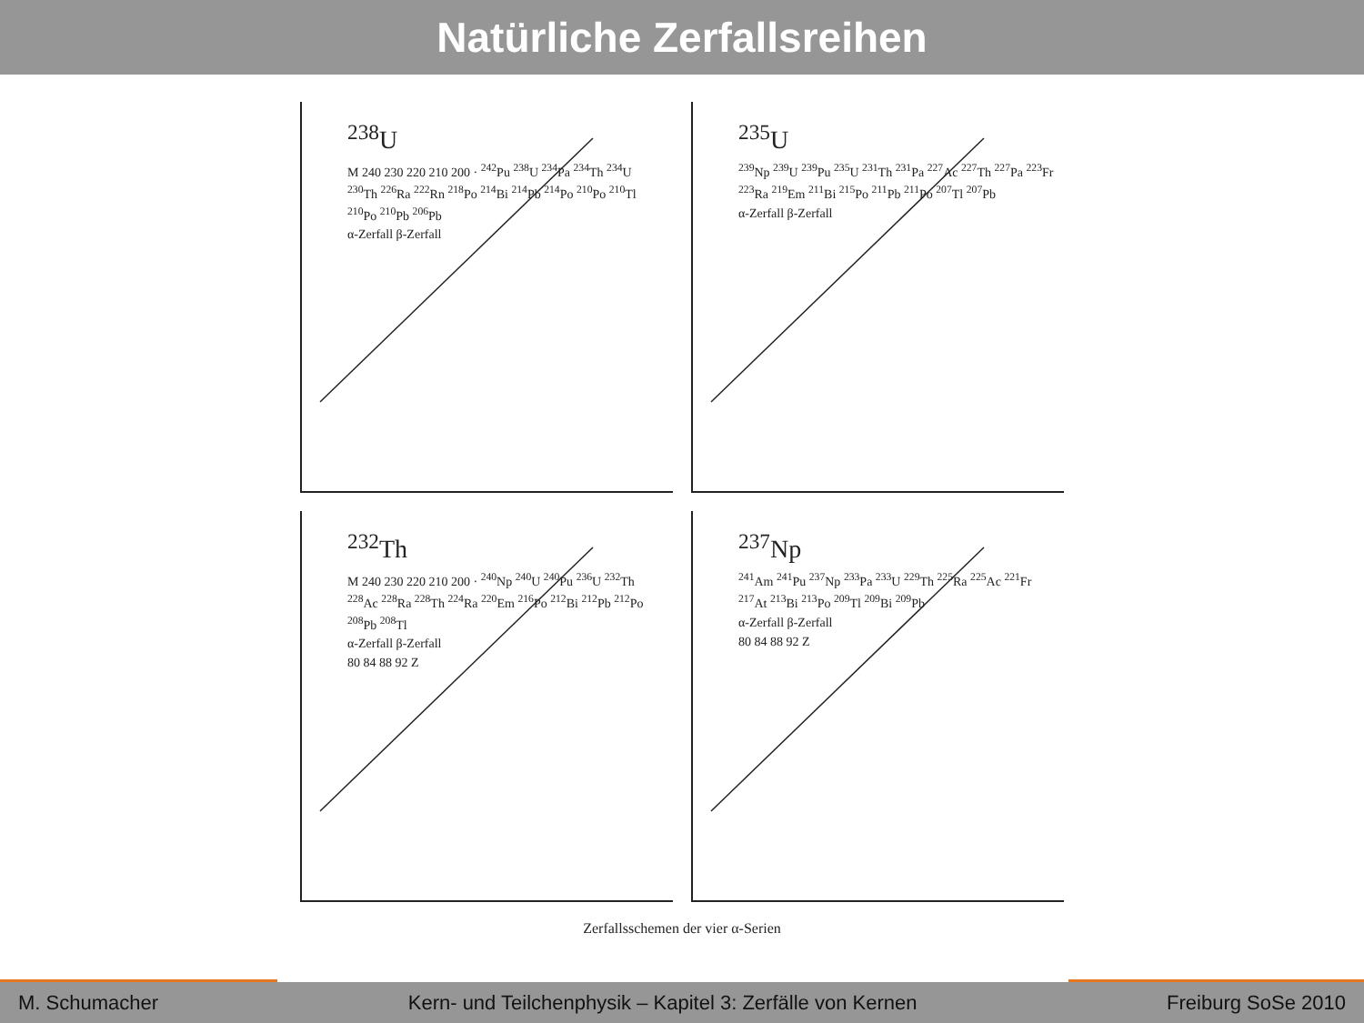Natürliche Zerfallsreihen
<sup>238</sup>U
M 240 230 220 210 200 · <sup>242</sup>Pu <sup>238</sup>U <sup>234</sup>Pa <sup>234</sup>Th <sup>234</sup>U <sup>230</sup>Th <sup>226</sup>Ra <sup>222</sup>Rn <sup>218</sup>Po <sup>214</sup>Bi <sup>214</sup>Pb <sup>214</sup>Po <sup>210</sup>Po <sup>210</sup>Tl <sup>210</sup>Po <sup>210</sup>Pb <sup>206</sup>Pb
α-Zerfall β-Zerfall
<sup>235</sup>U
<sup>239</sup>Np <sup>239</sup>U <sup>239</sup>Pu <sup>235</sup>U <sup>231</sup>Th <sup>231</sup>Pa <sup>227</sup>Ac <sup>227</sup>Th <sup>227</sup>Pa <sup>223</sup>Fr <sup>223</sup>Ra <sup>219</sup>Em <sup>211</sup>Bi <sup>215</sup>Po <sup>211</sup>Pb <sup>211</sup>Po <sup>207</sup>Tl <sup>207</sup>Pb
α-Zerfall β-Zerfall
<sup>232</sup>Th
M 240 230 220 210 200 · <sup>240</sup>Np <sup>240</sup>U <sup>240</sup>Pu <sup>236</sup>U <sup>232</sup>Th <sup>228</sup>Ac <sup>228</sup>Ra <sup>228</sup>Th <sup>224</sup>Ra <sup>220</sup>Em <sup>216</sup>Po <sup>212</sup>Bi <sup>212</sup>Pb <sup>212</sup>Po <sup>208</sup>Pb <sup>208</sup>Tl
α-Zerfall β-Zerfall
80 84 88 92 Z
<sup>237</sup>Np
<sup>241</sup>Am <sup>241</sup>Pu <sup>237</sup>Np <sup>233</sup>Pa <sup>233</sup>U <sup>229</sup>Th <sup>225</sup>Ra <sup>225</sup>Ac <sup>221</sup>Fr <sup>217</sup>At <sup>213</sup>Bi <sup>213</sup>Po <sup>209</sup>Tl <sup>209</sup>Bi <sup>209</sup>Pb
α-Zerfall β-Zerfall
80 84 88 92 Z
Zerfallsschemen der vier α-Serien
M. Schumacher Kern- und Teilchenphysik – Kapitel 3: Zerfälle von Kernen Freiburg SoSe 2010